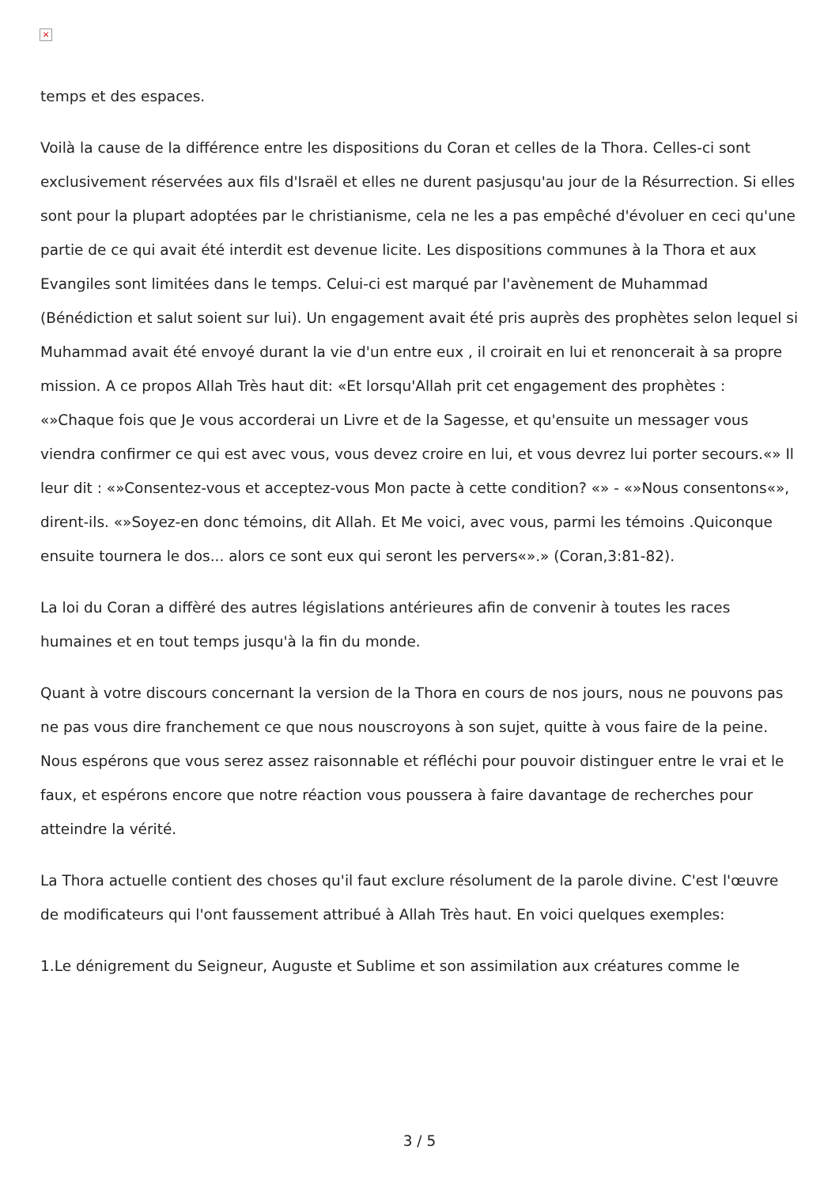×
temps et des espaces.
Voilà la cause de la différence entre les dispositions du Coran et celles de la Thora. Celles-ci sont exclusivement réservées aux fils d'Israël et elles ne durent pasjusqu'au jour de la Résurrection. Si elles sont pour la plupart adoptées par le christianisme, cela ne les a pas empêché d'évoluer en ceci qu'une partie de ce qui avait été interdit est devenue licite. Les dispositions communes à la Thora et aux Evangiles sont limitées dans le temps. Celui-ci est marqué par l'avènement de Muhammad (Bénédiction et salut soient sur lui). Un engagement avait été pris auprès des prophètes selon lequel si Muhammad avait été envoyé durant la vie d'un entre eux , il croirait en lui et renoncerait à sa propre mission. A ce propos Allah Très haut dit: «Et lorsqu'Allah prit cet engagement des prophètes : «»Chaque fois que Je vous accorderai un Livre et de la Sagesse, et qu'ensuite un messager vous viendra confirmer ce qui est avec vous, vous devez croire en lui, et vous devrez lui porter secours.«» Il leur dit : «»Consentez-vous et acceptez-vous Mon pacte à cette condition? «» - «»Nous consentons«», dirent-ils. «»Soyez-en donc témoins, dit Allah. Et Me voici, avec vous, parmi les témoins .Quiconque ensuite tournera le dos... alors ce sont eux qui seront les pervers«».» (Coran,3:81-82).
La loi du Coran a diffèré des autres législations antérieures afin de convenir à toutes les races humaines et en tout temps jusqu'à la fin du monde.
Quant à votre discours concernant la version de la Thora en cours de nos jours, nous ne pouvons pas ne pas vous dire franchement ce que nous nouscroyons à son sujet, quitte à vous faire de la peine. Nous espérons que vous serez assez raisonnable et réfléchi pour pouvoir distinguer entre le vrai et le faux, et espérons encore que notre réaction vous poussera à faire davantage de recherches pour atteindre la vérité.
La Thora actuelle contient des choses qu'il faut exclure résolument de la parole divine. C'est l'œuvre de modificateurs qui l'ont faussement attribué à Allah Très haut. En voici quelques exemples:
1.Le dénigrement du Seigneur, Auguste et Sublime et son assimilation aux créatures comme le
3 / 5